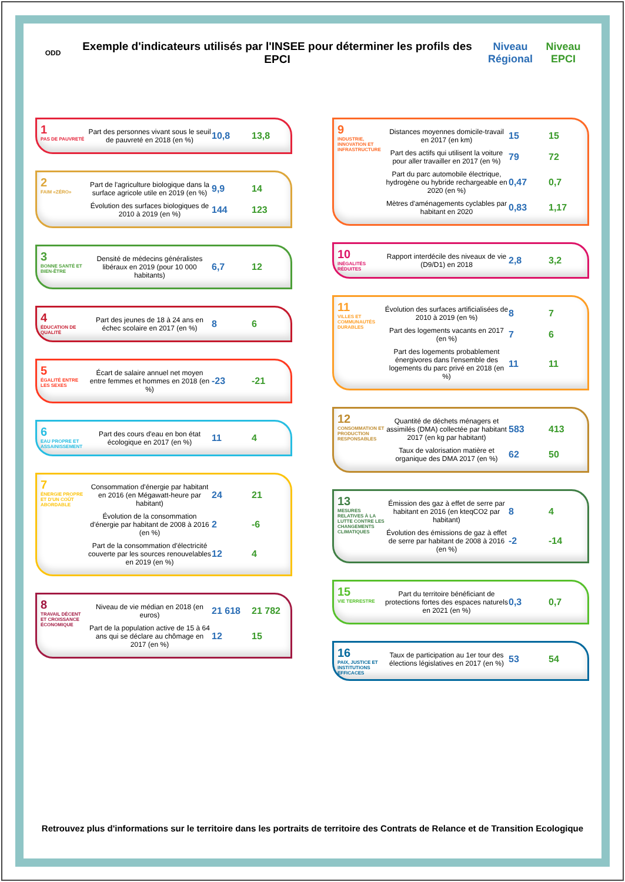ODD
Exemple d'indicateurs utilisés par l'INSEE pour déterminer les profils des EPCI
Niveau Régional
Niveau EPCI
1
PAS DE PAUVRETÉ
Part des personnes vivant sous le seuil de pauvreté en 2018 (en %)
10,8 13,8
2
FAIM «ZÉRO»
Part de l'agriculture biologique dans la surface agricole utile en 2019 (en %)
9,9 14
Évolution des surfaces biologiques de 2010 à 2019 (en %)
144 123
3
BONNE SANTÉ ET BIEN-ÊTRE
Densité de médecins généralistes libéraux en 2019 (pour 10 000 habitants)
6,7 12
4
ÉDUCATION DE QUALITÉ
Part des jeunes de 18 à 24 ans en échec scolaire en 2017 (en %)
8 6
5
ÉGALITÉ ENTRE LES SEXES
Écart de salaire annuel net moyen entre femmes et hommes en 2018 (en %)
-23 -21
6
EAU PROPRE ET ASSAINISSEMENT
Part des cours d'eau en bon état écologique en 2017 (en %)
11 4
7
ÉNERGIE PROPRE ET D'UN COÛT ABORDABLE
Consommation d'énergie par habitant en 2016 (en Mégawatt-heure par habitant)
24 21
Évolution de la consommation d'énergie par habitant de 2008 à 2016 (en %)
2 -6
Part de la consommation d'électricité couverte par les sources renouvelables en 2019 (en %)
12 4
8
TRAVAIL DÉCENT ET CROISSANCE ÉCONOMIQUE
Niveau de vie médian en 2018 (en euros)
21 618 21 782
Part de la population active de 15 à 64 ans qui se déclare au chômage en 2017 (en %)
12 15
9
INDUSTRIE, INNOVATION ET INFRASTRUCTURE
Distances moyennes domicile-travail en 2017 (en km)
15 15
Part des actifs qui utilisent la voiture pour aller travailler en 2017 (en %)
79 72
Part du parc automobile électrique, hydrogène ou hybride rechargeable en 2020 (en %)
0,47 0,7
Mètres d'aménagements cyclables par habitant en 2020
0,83 1,17
10
INÉGALITÉS RÉDUITES
Rapport interdécile des niveaux de vie (D9/D1) en 2018
2,8 3,2
11
VILLES ET COMMUNAUTÉS DURABLES
Évolution des surfaces artificialisées de 2010 à 2019 (en %)
8 7
Part des logements vacants en 2017 (en %)
7 6
Part des logements probablement énergivores dans l'ensemble des logements du parc privé en 2018 (en %)
11 11
12
CONSOMMATION ET PRODUCTION RESPONSABLES
Quantité de déchets ménagers et assimilés (DMA) collectée par habitant 2017 (en kg par habitant)
583 413
Taux de valorisation matière et organique des DMA 2017 (en %)
62 50
13
MESURES RELATIVES À LA LUTTE CONTRE LES CHANGEMENTS CLIMATIQUES
Émission des gaz à effet de serre par habitant en 2016 (en kteqCO2 par habitant)
8 4
Évolution des émissions de gaz à effet de serre par habitant de 2008 à 2016 (en %)
-2 -14
15
VIE TERRESTRE
Part du territoire bénéficiant de protections fortes des espaces naturels en 2021 (en %)
0,3 0,7
16
PAIX, JUSTICE ET INSTITUTIONS EFFICACES
Taux de participation au 1er tour des élections législatives en 2017 (en %)
53 54
Retrouvez plus d'informations sur le territoire dans les portraits de territoire des Contrats de Relance et de Transition Ecologique